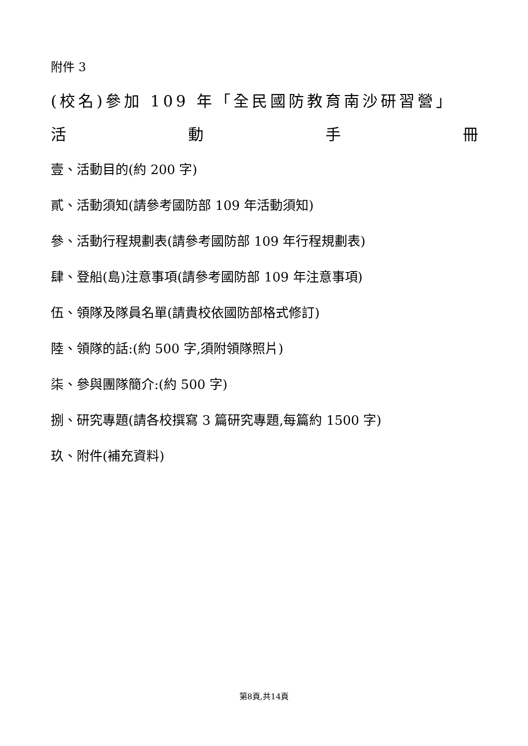附件 3
(校名)參加 109 年「全民國防教育南沙研習營」
活 動 手 冊
壹、活動目的(約 200 字)
貳、活動須知(請參考國防部 109 年活動須知)
參、活動行程規劃表(請參考國防部 109 年行程規劃表)
肆、登船(島)注意事項(請參考國防部 109 年注意事項)
伍、領隊及隊員名單(請貴校依國防部格式修訂)
陸、領隊的話:(約 500 字,須附領隊照片)
柒、參與團隊簡介:(約 500 字)
捌、研究專題(請各校撰寫 3 篇研究專題,每篇約 1500 字)
玖、附件(補充資料)
第8頁,共14頁